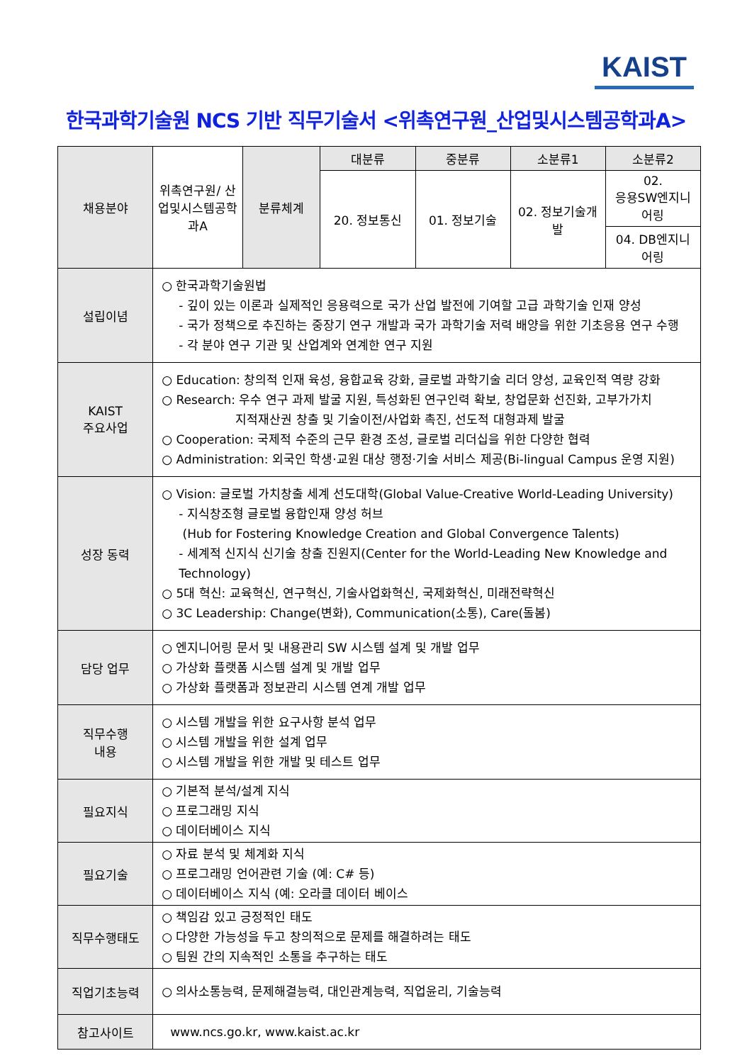KAIST
한국과학기술원 NCS 기반 직무기술서 <위촉연구원_산업및시스템공학과A>
| 채용분야 | 위촉연구원/ 산업및시스템공학과A | 분류체계 | 대분류 | 중분류 | 소분류1 | 소분류2 |
| | | | 20. 정보통신 | 01. 정보기술 | 02. 정보기술개발 | 02. 응용SW엔지니어링 |
| | | | | | | 04. DB엔지니어링 |
| 설립이념 | ○ 한국과학기술원법 - 깊이 있는 이론과 실제적인 응용력으로 국가 산업 발전에 기여할 고급 과학기술 인재 양성 - 국가 정책으로 추진하는 중장기 연구 개발과 국가 과학기술 저력 배양을 위한 기초응용 연구 수행 - 각 분야 연구 기관 및 산업계와 연계한 연구 지원 | | | | | |
| KAIST 주요사업 | ○ Education: 창의적 인재 육성, 융합교육 강화, 글로벌 과학기술 리더 양성, 교육인적 역량 강화 ○ Research: 우수 연구 과제 발굴 지원, 특성화된 연구인력 확보, 창업문화 선진화, 고부가가치 지적재산권 창출 및 기술이전/사업화 촉진, 선도적 대형과제 발굴 ○ Cooperation: 국제적 수준의 근무 환경 조성, 글로벌 리더십을 위한 다양한 협력 ○ Administration: 외국인 학생·교원 대상 행정·기술 서비스 제공(Bi-lingual Campus 운영 지원) | | | | | |
| 성장 동력 | ○ Vision: 글로벌 가치창출 세계 선도대학(Global Value-Creative World-Leading University) - 지식창조형 글로벌 융합인재 양성 허브 (Hub for Fostering Knowledge Creation and Global Convergence Talents) - 세계적 신지식 신기술 창출 진원지(Center for the World-Leading New Knowledge and Technology) ○ 5대 혁신: 교육혁신, 연구혁신, 기술사업화혁신, 국제화혁신, 미래전략혁신 ○ 3C Leadership: Change(변화), Communication(소통), Care(돌봄) | | | | | |
| 담당 업무 | ○ 엔지니어링 문서 및 내용관리 SW 시스템 설계 및 개발 업무 ○ 가상화 플랫폼 시스템 설계 및 개발 업무 ○ 가상화 플랫폼과 정보관리 시스템 연계 개발 업무 | | | | | |
| 직무수행 내용 | ○ 시스템 개발을 위한 요구사항 분석 업무 ○ 시스템 개발을 위한 설계 업무 ○ 시스템 개발을 위한 개발 및 테스트 업무 | | | | | |
| 필요지식 | ○ 기본적 분석/설계 지식 ○ 프로그래밍 지식 ○ 데이터베이스 지식 | | | | | |
| 필요기술 | ○ 자료 분석 및 체계화 지식 ○ 프로그래밍 언어관련 기술 (예: C# 등) ○ 데이터베이스 지식 (예: 오라클 데이터 베이스 | | | | | |
| 직무수행태도 | ○ 책임감 있고 긍정적인 태도 ○ 다양한 가능성을 두고 창의적으로 문제를 해결하려는 태도 ○ 팀원 간의 지속적인 소통을 추구하는 태도 | | | | | |
| 직업기초능력 | ○ 의사소통능력, 문제해결능력, 대인관계능력, 직업윤리, 기술능력 | | | | | |
| 참고사이트 | www.ncs.go.kr, www.kaist.ac.kr | | | | | |